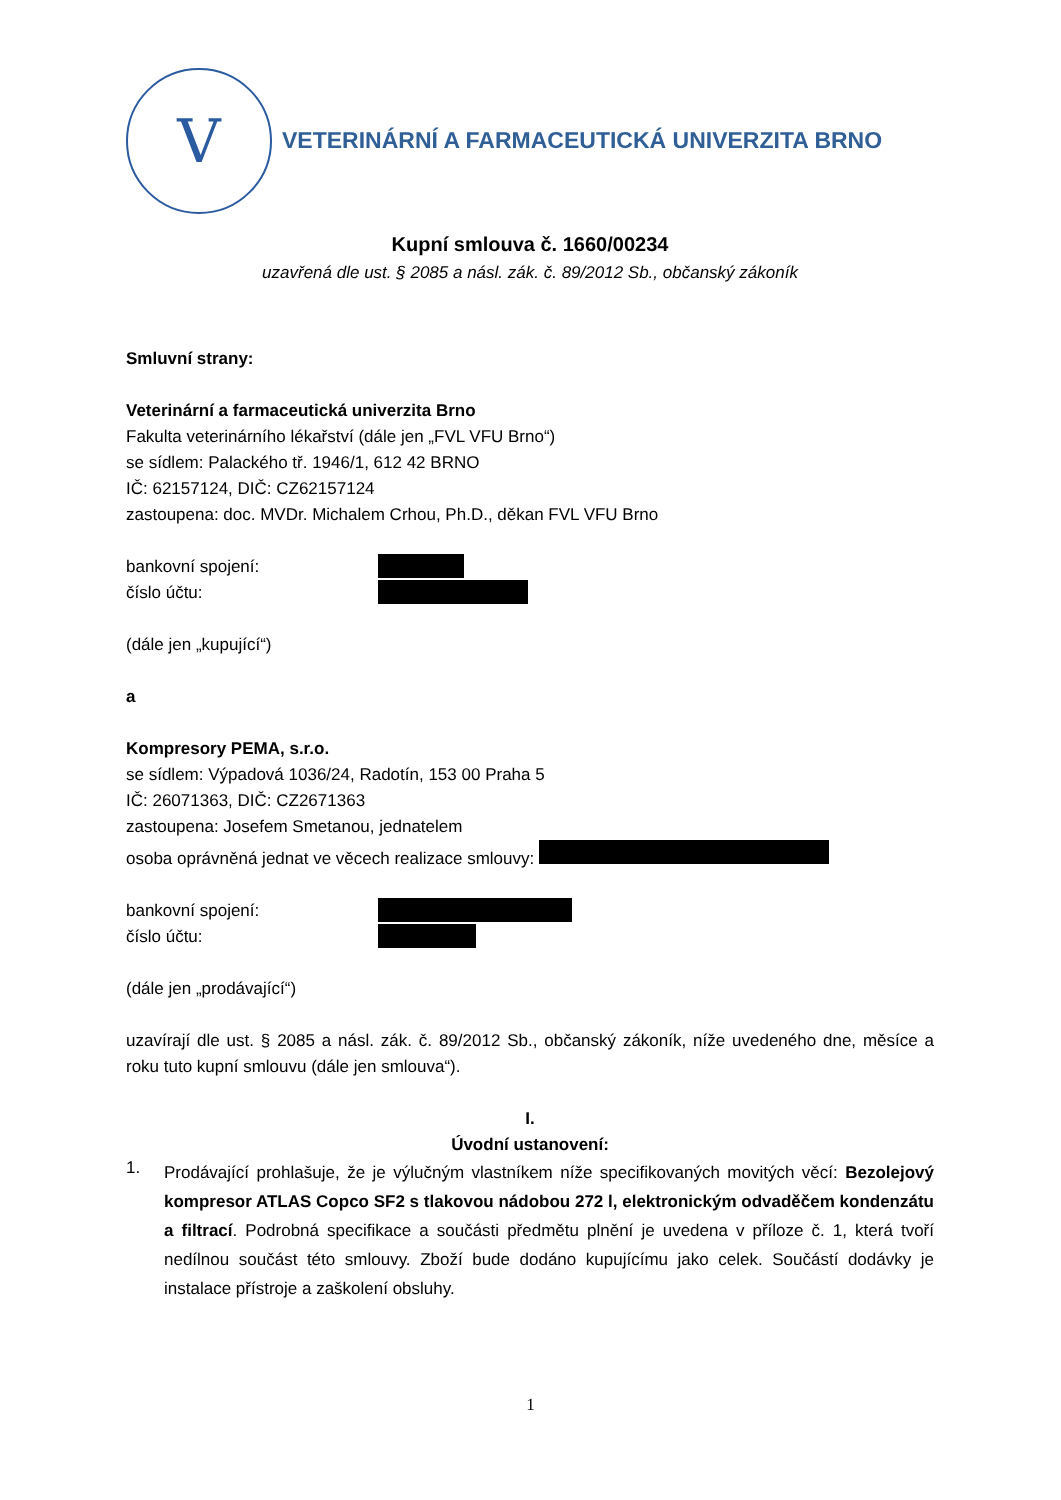V
VETERINÁRNÍ A FARMACEUTICKÁ UNIVERZITA BRNO
Kupní smlouva č. 1660/00234
uzavřená dle ust. § 2085 a násl. zák. č. 89/2012 Sb., občanský zákoník
Smluvní strany:
Veterinární a farmaceutická univerzita Brno
Fakulta veterinárního lékařství (dále jen „FVL VFU Brno“)
se sídlem: Palackého tř. 1946/1, 612 42 BRNO
IČ: 62157124, DIČ: CZ62157124
zastoupena: doc. MVDr. Michalem Crhou, Ph.D., děkan FVL VFU Brno
bankovní spojení:
číslo účtu:
(dále jen „kupující“)
a
Kompresory PEMA, s.r.o.
se sídlem: Výpadová 1036/24, Radotín, 153 00 Praha 5
IČ: 26071363, DIČ: CZ2671363
zastoupena: Josefem Smetanou, jednatelem
osoba oprávněná jednat ve věcech realizace smlouvy:
bankovní spojení:
číslo účtu:
(dále jen „prodávající“)
uzavírají dle ust. § 2085 a násl. zák. č. 89/2012 Sb., občanský zákoník, níže uvedeného dne, měsíce a roku tuto kupní smlouvu (dále jen smlouva“).
I.
Úvodní ustanovení:
1.
Prodávající prohlašuje, že je výlučným vlastníkem níže specifikovaných movitých věcí: Bezolejový kompresor ATLAS Copco SF2 s tlakovou nádobou 272 l, elektronickým odvaděčem kondenzátu a filtrací. Podrobná specifikace a součásti předmětu plnění je uvedena v příloze č. 1, která tvoří nedílnou součást této smlouvy. Zboží bude dodáno kupujícímu jako celek. Součástí dodávky je instalace přístroje a zaškolení obsluhy.
1